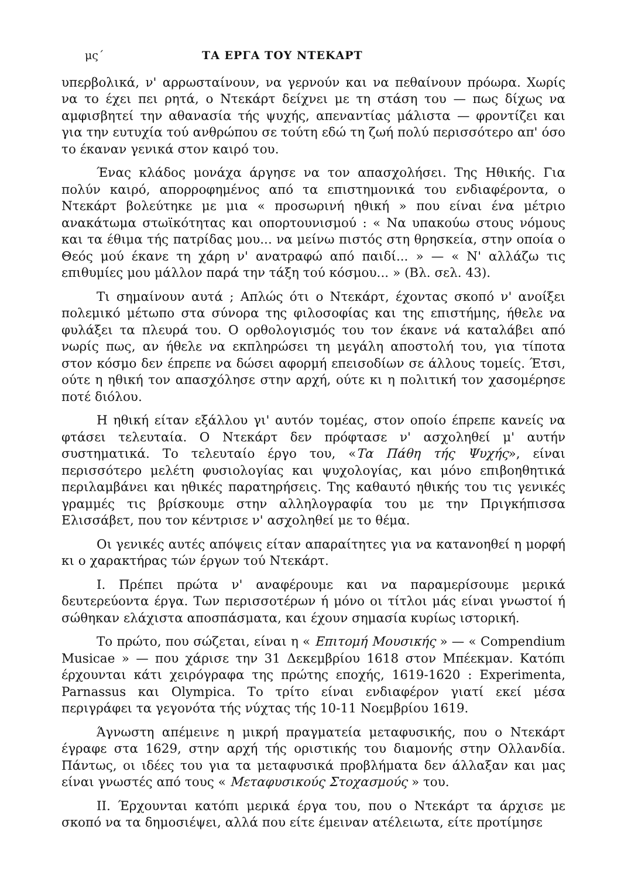μς΄ ΤΑ ΕΡΓΑ ΤΟΥ ΝΤΕΚΑΡΤ
υπερβολικά, ν' αρρωσταίνουν, να γερνούν και να πεθαίνουν πρόωρα. Χωρίς να το έχει πει ρητά, ο Ντεκάρτ δείχνει με τη στάση του — πως δίχως να αμφισβητεί την αθανασία τής ψυχής, απεναντίας μάλιστα — φροντίζει και για την ευτυχία τού ανθρώπου σε τούτη εδώ τη ζωή πολύ περισσότερο απ' όσο το έκαναν γενικά στον καιρό του.
Ένας κλάδος μονάχα άργησε να τον απασχολήσει. Της Ηθικής. Για πολύν καιρό, απορροφημένος από τα επιστημονικά του ενδιαφέροντα, ο Ντεκάρτ βολεύτηκε με μια « προσωρινή ηθική » που είναι ένα μέτριο ανακάτωμα στωϊκότητας και οπορτουνισμού : « Να υπακούω στους νόμους και τα έθιμα τής πατρίδας μου... να μείνω πιστός στη θρησκεία, στην οποία ο Θεός μού έκανε τη χάρη ν' ανατραφώ από παιδί... » — « Ν' αλλάζω τις επιθυμίες μου μάλλον παρά την τάξη τού κόσμου... » (Βλ. σελ. 43).
Τι σημαίνουν αυτά ; Απλώς ότι ο Ντεκάρτ, έχοντας σκοπό ν' ανοίξει πολεμικό μέτωπο στα σύνορα της φιλοσοφίας και της επιστήμης, ήθελε να φυλάξει τα πλευρά του. Ο ορθολογισμός του τον έκανε νά καταλάβει από νωρίς πως, αν ήθελε να εκπληρώσει τη μεγάλη αποστολή του, για τίποτα στον κόσμο δεν έπρεπε να δώσει αφορμή επεισοδίων σε άλλους τομείς. Έτσι, ούτε η ηθική τον απασχόλησε στην αρχή, ούτε κι η πολιτική τον χασομέρησε ποτέ διόλου.
Η ηθική είταν εξάλλου γι' αυτόν τομέας, στον οποίο έπρεπε κανείς να φτάσει τελευταία. Ο Ντεκάρτ δεν πρόφτασε ν' ασχοληθεί μ' αυτήν συστηματικά. Το τελευταίο έργο του, «Τα Πάθη τής Ψυχής», είναι περισσότερο μελέτη φυσιολογίας και ψυχολογίας, και μόνο επιβοηθητικά περιλαμβάνει και ηθικές παρατηρήσεις. Της καθαυτό ηθικής του τις γενικές γραμμές τις βρίσκουμε στην αλληλογραφία του με την Πριγκήπισσα Ελισσάβετ, που τον κέντρισε ν' ασχοληθεί με το θέμα.
Οι γενικές αυτές απόψεις είταν απαραίτητες για να κατανοηθεί η μορφή κι ο χαρακτήρας τών έργων τού Ντεκάρτ.
Ι. Πρέπει πρώτα ν' αναφέρουμε και να παραμερίσουμε μερικά δευτερεύοντα έργα. Των περισσοτέρων ή μόνο οι τίτλοι μάς είναι γνωστοί ή σώθηκαν ελάχιστα αποσπάσματα, και έχουν σημασία κυρίως ιστορική.
Το πρώτο, που σώζεται, είναι η « Επιτομή Μουσικής » — « Compendium Musicae » — που χάρισε την 31 Δεκεμβρίου 1618 στον Μπέεκμαν. Κατόπι έρχουνται κάτι χειρόγραφα της πρώτης εποχής, 1619-1620 : Experimenta, Parnassus και Olympica. Το τρίτο είναι ενδιαφέρον γιατί εκεί μέσα περιγράφει τα γεγονότα τής νύχτας τής 10-11 Νοεμβρίου 1619.
Άγνωστη απέμεινε η μικρή πραγματεία μεταφυσικής, που ο Ντεκάρτ έγραφε στα 1629, στην αρχή τής οριστικής του διαμονής στην Ολλανδία. Πάντως, οι ιδέες του για τα μεταφυσικά προβλήματα δεν άλλαξαν και μας είναι γνωστές από τους « Μεταφυσικούς Στοχασμούς » του.
ΙΙ. Έρχουνται κατόπι μερικά έργα του, που ο Ντεκάρτ τα άρχισε με σκοπό να τα δημοσιέψει, αλλά που είτε έμειναν ατέλειωτα, είτε προτίμησε